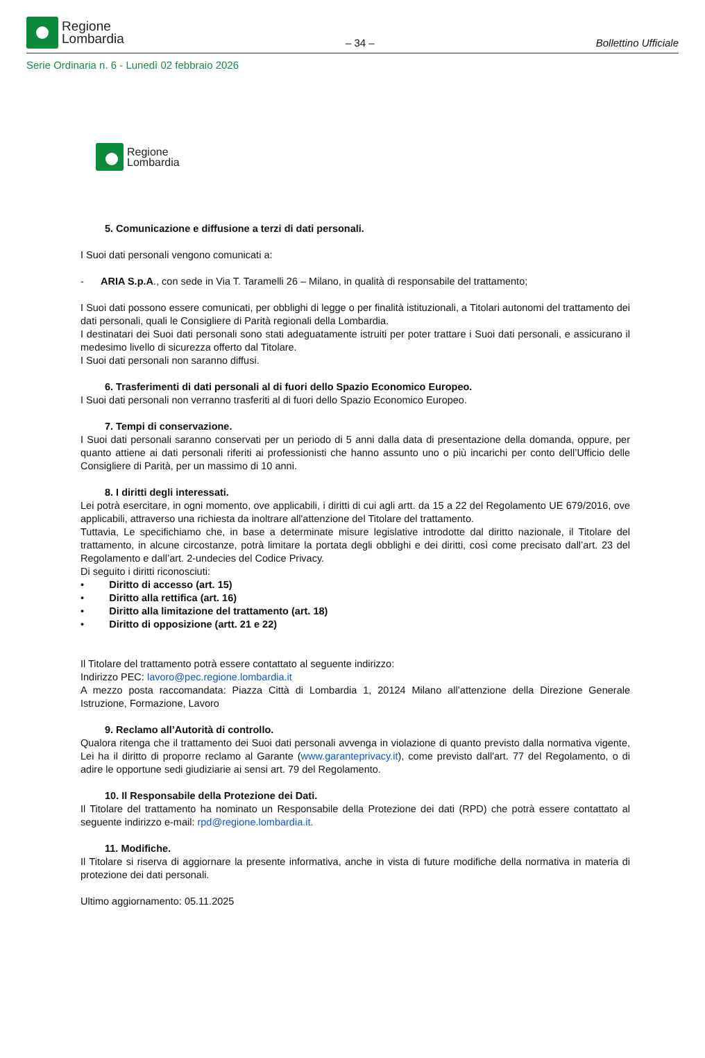Regione
Lombardia
– 34 –
Bollettino Ufficiale
Serie Ordinaria n. 6 - Lunedì 02 febbraio 2026
Regione
Lombardia
5. Comunicazione e diffusione a terzi di dati personali.
I Suoi dati personali vengono comunicati a:
- ARIA S.p.A., con sede in Via T. Taramelli 26 – Milano, in qualità di responsabile del trattamento;
I Suoi dati possono essere comunicati, per obblighi di legge o per finalità istituzionali, a Titolari autonomi del trattamento dei dati personali, quali le Consigliere di Parità regionali della Lombardia.
I destinatari dei Suoi dati personali sono stati adeguatamente istruiti per poter trattare i Suoi dati personali, e assicurano il medesimo livello di sicurezza offerto dal Titolare.
I Suoi dati personali non saranno diffusi.
6. Trasferimenti di dati personali al di fuori dello Spazio Economico Europeo.
I Suoi dati personali non verranno trasferiti al di fuori dello Spazio Economico Europeo.
7. Tempi di conservazione.
I Suoi dati personali saranno conservati per un periodo di 5 anni dalla data di presentazione della domanda, oppure, per quanto attiene ai dati personali riferiti ai professionisti che hanno assunto uno o più incarichi per conto dell’Ufficio delle Consigliere di Parità, per un massimo di 10 anni.
8. I diritti degli interessati.
Lei potrà esercitare, in ogni momento, ove applicabili, i diritti di cui agli artt. da 15 a 22 del Regolamento UE 679/2016, ove applicabili, attraverso una richiesta da inoltrare all'attenzione del Titolare del trattamento.
Tuttavia, Le specifichiamo che, in base a determinate misure legislative introdotte dal diritto nazionale, il Titolare del trattamento, in alcune circostanze, potrà limitare la portata degli obblighi e dei diritti, così come precisato dall’art. 23 del Regolamento e dall’art. 2-undecies del Codice Privacy.
Di seguito i diritti riconosciuti:
• Diritto di accesso (art. 15)
• Diritto alla rettifica (art. 16)
• Diritto alla limitazione del trattamento (art. 18)
• Diritto di opposizione (artt. 21 e 22)
Il Titolare del trattamento potrà essere contattato al seguente indirizzo:
Indirizzo PEC: lavoro@pec.regione.lombardia.it
A mezzo posta raccomandata: Piazza Città di Lombardia 1, 20124 Milano all’attenzione della Direzione Generale Istruzione, Formazione, Lavoro
9. Reclamo all’Autorità di controllo.
Qualora ritenga che il trattamento dei Suoi dati personali avvenga in violazione di quanto previsto dalla normativa vigente, Lei ha il diritto di proporre reclamo al Garante (www.garanteprivacy.it), come previsto dall'art. 77 del Regolamento, o di adire le opportune sedi giudiziarie ai sensi art. 79 del Regolamento.
10. Il Responsabile della Protezione dei Dati.
Il Titolare del trattamento ha nominato un Responsabile della Protezione dei dati (RPD) che potrà essere contattato al seguente indirizzo e-mail: rpd@regione.lombardia.it.
11. Modifiche.
Il Titolare si riserva di aggiornare la presente informativa, anche in vista di future modifiche della normativa in materia di protezione dei dati personali.
Ultimo aggiornamento: 05.11.2025